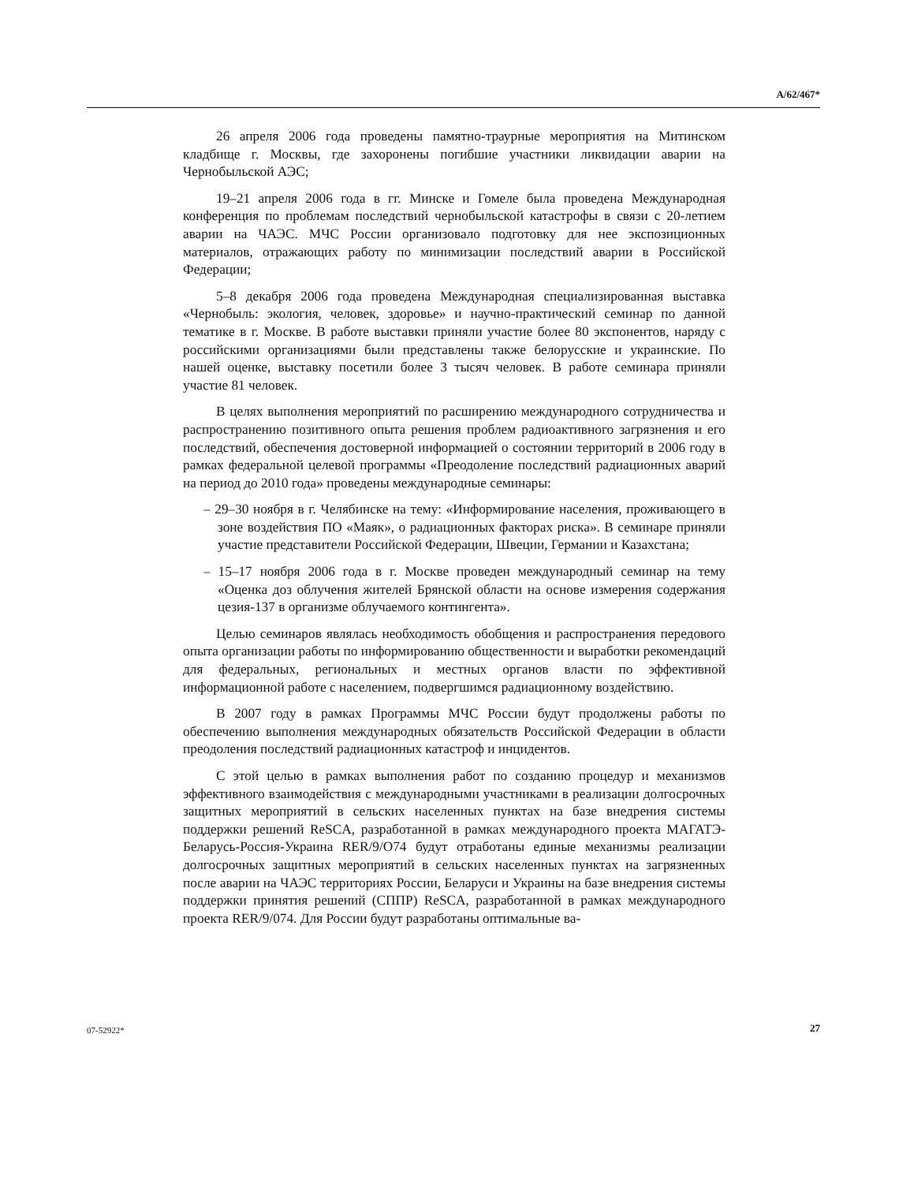A/62/467*
26 апреля 2006 года проведены памятно-траурные мероприятия на Митинском кладбище г. Москвы, где захоронены погибшие участники ликвидации аварии на Чернобыльской АЭС;
19–21 апреля 2006 года в гг. Минске и Гомеле была проведена Международная конференция по проблемам последствий чернобыльской катастрофы в связи с 20-летием аварии на ЧАЭС. МЧС России организовало подготовку для нее экспозиционных материалов, отражающих работу по минимизации последствий аварии в Российской Федерации;
5–8 декабря 2006 года проведена Международная специализированная выставка «Чернобыль: экология, человек, здоровье» и научно-практический семинар по данной тематике в г. Москве. В работе выставки приняли участие более 80 экспонентов, наряду с российскими организациями были представлены также белорусские и украинские. По нашей оценке, выставку посетили более 3 тысяч человек. В работе семинара приняли участие 81 человек.
В целях выполнения мероприятий по расширению международного сотрудничества и распространению позитивного опыта решения проблем радиоактивного загрязнения и его последствий, обеспечения достоверной информацией о состоянии территорий в 2006 году в рамках федеральной целевой программы «Преодоление последствий радиационных аварий на период до 2010 года» проведены международные семинары:
– 29–30 ноября в г. Челябинске на тему: «Информирование населения, проживающего в зоне воздействия ПО «Маяк», о радиационных факторах риска». В семинаре приняли участие представители Российской Федерации, Швеции, Германии и Казахстана;
– 15–17 ноября 2006 года в г. Москве проведен международный семинар на тему «Оценка доз облучения жителей Брянской области на основе измерения содержания цезия-137 в организме облучаемого контингента».
Целью семинаров являлась необходимость обобщения и распространения передового опыта организации работы по информированию общественности и выработки рекомендаций для федеральных, региональных и местных органов власти по эффективной информационной работе с населением, подвергшимся радиационному воздействию.
В 2007 году в рамках Программы МЧС России будут продолжены работы по обеспечению выполнения международных обязательств Российской Федерации в области преодоления последствий радиационных катастроф и инцидентов.
С этой целью в рамках выполнения работ по созданию процедур и механизмов эффективного взаимодействия с международными участниками в реализации долгосрочных защитных мероприятий в сельских населенных пунктах на базе внедрения системы поддержки решений ReSCA, разработанной в рамках международного проекта МАГАТЭ-Беларусь-Россия-Украина RER/9/O74 будут отработаны единые механизмы реализации долгосрочных защитных мероприятий в сельских населенных пунктах на загрязненных после аварии на ЧАЭС территориях России, Беларуси и Украины на базе внедрения системы поддержки принятия решений (СППР) ReSCA, разработанной в рамках международного проекта RER/9/074. Для России будут разработаны оптимальные ва-
07-52922* 27